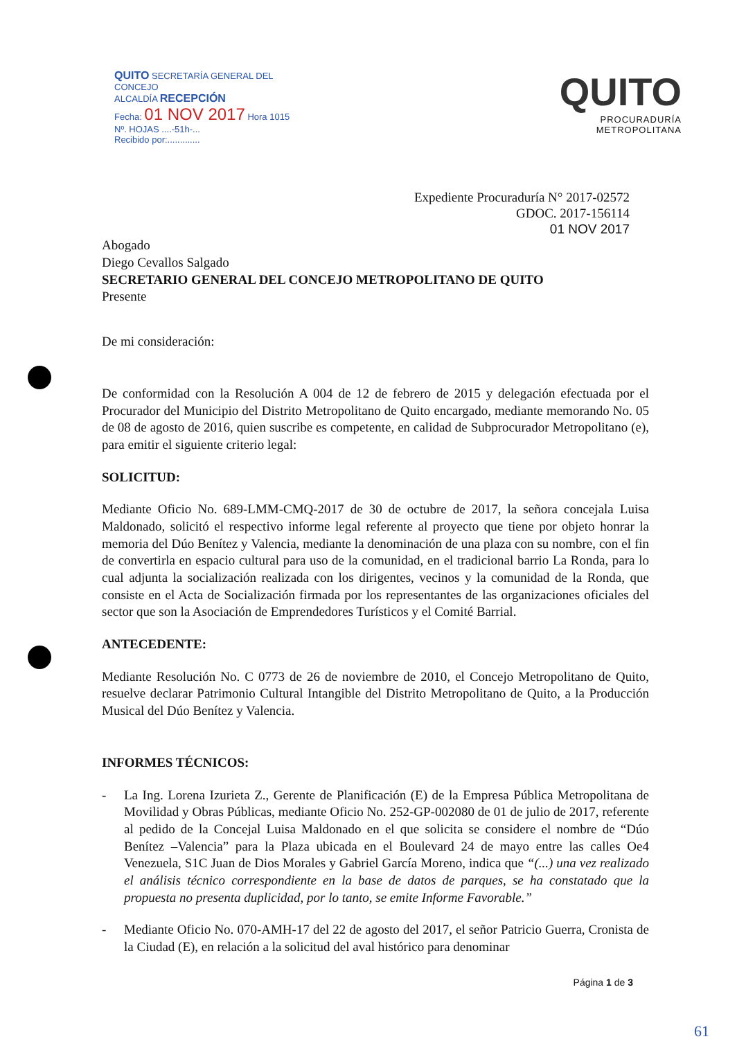QUITO SECRETARÍA GENERAL DEL CONCEJO
ALCALDÍA RECEPCIÓN
Fecha: 01 NOV 2017 Hora 1015
Nº. HOJAS ....-51h-...
Recibido por:.............
QUITO
PROCURADURÍA
METROPOLITANA
Expediente Procuraduría N° 2017-02572
GDOC. 2017-156114
01 NOV 2017
Abogado
Diego Cevallos Salgado
SECRETARIO GENERAL DEL CONCEJO METROPOLITANO DE QUITO
Presente
De mi consideración:
De conformidad con la Resolución A 004 de 12 de febrero de 2015 y delegación efectuada por el Procurador del Municipio del Distrito Metropolitano de Quito encargado, mediante memorando No. 05 de 08 de agosto de 2016, quien suscribe es competente, en calidad de Subprocurador Metropolitano (e), para emitir el siguiente criterio legal:
SOLICITUD:
Mediante Oficio No. 689-LMM-CMQ-2017 de 30 de octubre de 2017, la señora concejala Luisa Maldonado, solicitó el respectivo informe legal referente al proyecto que tiene por objeto honrar la memoria del Dúo Benítez y Valencia, mediante la denominación de una plaza con su nombre, con el fin de convertirla en espacio cultural para uso de la comunidad, en el tradicional barrio La Ronda, para lo cual adjunta la socialización realizada con los dirigentes, vecinos y la comunidad de la Ronda, que consiste en el Acta de Socialización firmada por los representantes de las organizaciones oficiales del sector que son la Asociación de Emprendedores Turísticos y el Comité Barrial.
ANTECEDENTE:
Mediante Resolución No. C 0773 de 26 de noviembre de 2010, el Concejo Metropolitano de Quito, resuelve declarar Patrimonio Cultural Intangible del Distrito Metropolitano de Quito, a la Producción Musical del Dúo Benítez y Valencia.
INFORMES TÉCNICOS:
- La Ing. Lorena Izurieta Z., Gerente de Planificación (E) de la Empresa Pública Metropolitana de Movilidad y Obras Públicas, mediante Oficio No. 252-GP-002080 de 01 de julio de 2017, referente al pedido de la Concejal Luisa Maldonado en el que solicita se considere el nombre de “Dúo Benítez –Valencia” para la Plaza ubicada en el Boulevard 24 de mayo entre las calles Oe4 Venezuela, S1C Juan de Dios Morales y Gabriel García Moreno, indica que “(...) una vez realizado el análisis técnico correspondiente en la base de datos de parques, se ha constatado que la propuesta no presenta duplicidad, por lo tanto, se emite Informe Favorable.”
- Mediante Oficio No. 070-AMH-17 del 22 de agosto del 2017, el señor Patricio Guerra, Cronista de la Ciudad (E), en relación a la solicitud del aval histórico para denominar
Página 1 de 3
61